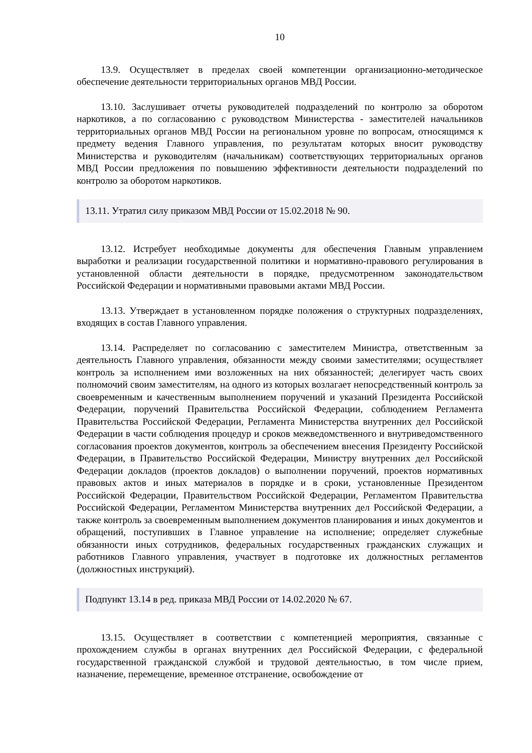10
13.9. Осуществляет в пределах своей компетенции организационно-методическое обеспечение деятельности территориальных органов МВД России.
13.10. Заслушивает отчеты руководителей подразделений по контролю за оборотом наркотиков, а по согласованию с руководством Министерства - заместителей начальников территориальных органов МВД России на региональном уровне по вопросам, относящимся к предмету ведения Главного управления, по результатам которых вносит руководству Министерства и руководителям (начальникам) соответствующих территориальных органов МВД России предложения по повышению эффективности деятельности подразделений по контролю за оборотом наркотиков.
13.11. Утратил силу приказом МВД России от 15.02.2018 № 90.
13.12. Истребует необходимые документы для обеспечения Главным управлением выработки и реализации государственной политики и нормативно-правового регулирования в установленной области деятельности в порядке, предусмотренном законодательством Российской Федерации и нормативными правовыми актами МВД России.
13.13. Утверждает в установленном порядке положения о структурных подразделениях, входящих в состав Главного управления.
13.14. Распределяет по согласованию с заместителем Министра, ответственным за деятельность Главного управления, обязанности между своими заместителями; осуществляет контроль за исполнением ими возложенных на них обязанностей; делегирует часть своих полномочий своим заместителям, на одного из которых возлагает непосредственный контроль за своевременным и качественным выполнением поручений и указаний Президента Российской Федерации, поручений Правительства Российской Федерации, соблюдением Регламента Правительства Российской Федерации, Регламента Министерства внутренних дел Российской Федерации в части соблюдения процедур и сроков межведомственного и внутриведомственного согласования проектов документов, контроль за обеспечением внесения Президенту Российской Федерации, в Правительство Российской Федерации, Министру внутренних дел Российской Федерации докладов (проектов докладов) о выполнении поручений, проектов нормативных правовых актов и иных материалов в порядке и в сроки, установленные Президентом Российской Федерации, Правительством Российской Федерации, Регламентом Правительства Российской Федерации, Регламентом Министерства внутренних дел Российской Федерации, а также контроль за своевременным выполнением документов планирования и иных документов и обращений, поступивших в Главное управление на исполнение; определяет служебные обязанности иных сотрудников, федеральных государственных гражданских служащих и работников Главного управления, участвует в подготовке их должностных регламентов (должностных инструкций).
Подпункт 13.14 в ред. приказа МВД России от 14.02.2020 № 67.
13.15. Осуществляет в соответствии с компетенцией мероприятия, связанные с прохождением службы в органах внутренних дел Российской Федерации, с федеральной государственной гражданской службой и трудовой деятельностью, в том числе прием, назначение, перемещение, временное отстранение, освобождение от